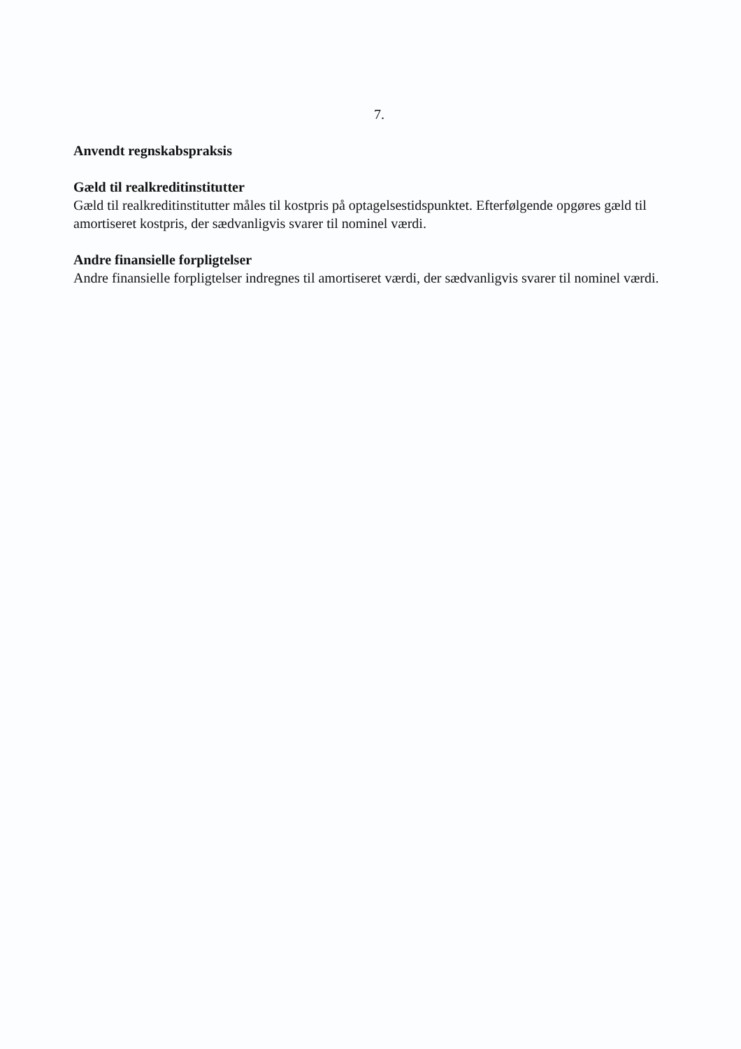7.
Anvendt regnskabspraksis
Gæld til realkreditinstitutter
Gæld til realkreditinstitutter måles til kostpris på optagelsestidspunktet. Efterfølgende opgøres gæld til amortiseret kostpris, der sædvanligvis svarer til nominel værdi.
Andre finansielle forpligtelser
Andre finansielle forpligtelser indregnes til amortiseret værdi, der sædvanligvis svarer til nominel værdi.